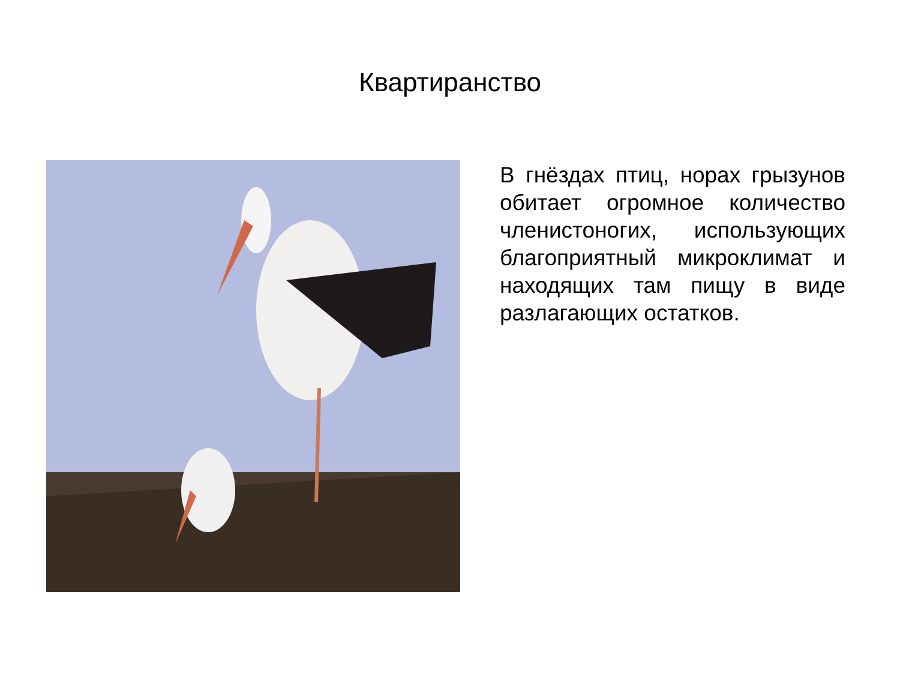Квартиранство
В гнёздах птиц, норах грызунов обитает огромное количество членистоногих, использующих благоприятный микроклимат и находящих там пищу в виде разлагающих остатков.